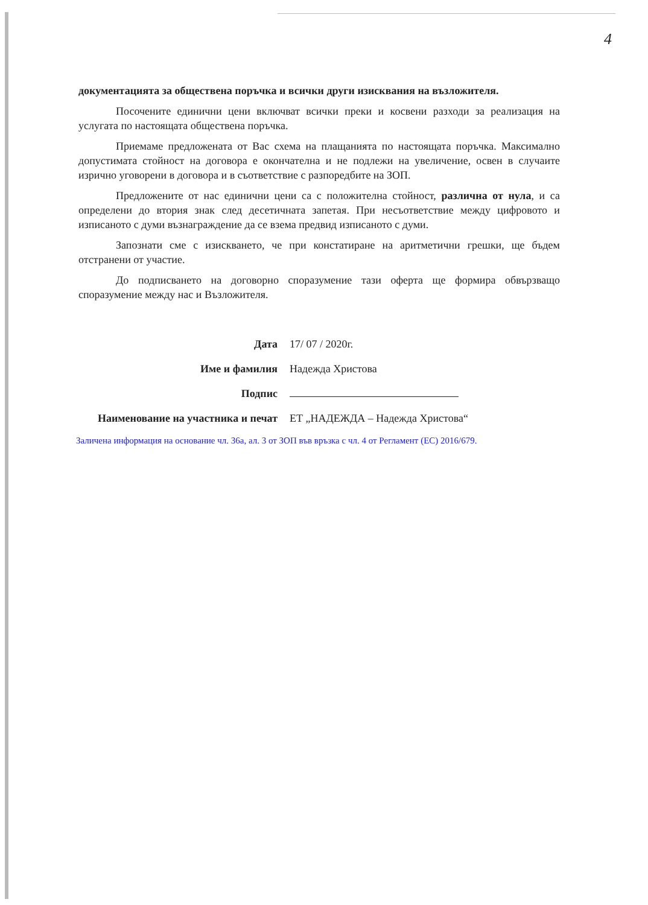4
документацията за обществена поръчка и всички други изисквания на възложителя.
Посочените единични цени включват всички преки и косвени разходи за реализация на услугата по настоящата обществена поръчка.
Приемаме предложената от Вас схема на плащанията по настоящата поръчка. Максимално допустимата стойност на договора е окончателна и не подлежи на увеличение, освен в случаите изрично уговорени в договора и в съответствие с разпоредбите на ЗОП.
Предложените от нас единични цени са с положителна стойност, различна от нула, и са определени до втория знак след десетичната запетая. При несъответствие между цифровото и изписаното с думи възнаграждение да се взема предвид изписаното с думи.
Запознати сме с изискването, че при констатиране на аритметични грешки, ще бъдем отстранени от участие.
До подписването на договорно споразумение тази оферта ще формира обвързващо споразумение между нас и Възложителя.
| Дата | 17/ 07 / 2020г. |
| Име и фамилия | Надежда Христова |
| Подпис | |
| Наименование на участника и печат | ЕТ „НАДЕЖДА – Надежда Христова“ |
Заличена информация на основание чл. 36а, ал. 3 от ЗОП във връзка с чл. 4 от Регламент (ЕС) 2016/679.